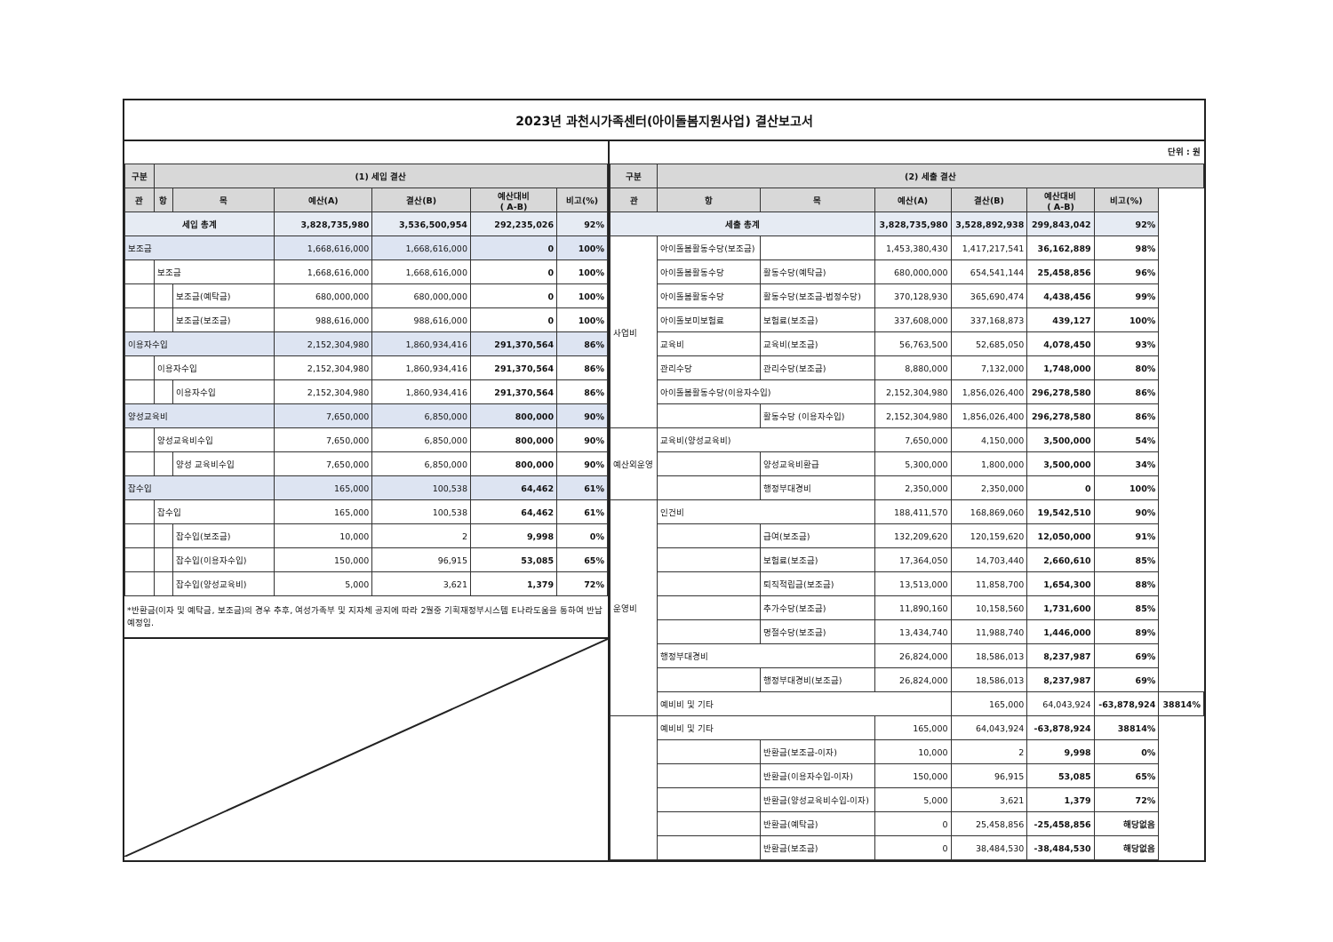2023년 과천시가족센터(아이돌봄지원사업) 결산보고서
| 구분 | (1) 세입 결산 | | | | | |
| --- | --- | --- | --- | --- | --- | --- |
| 관 | 항 | 목 | 예산(A) | 결산(B) | 예산대비 ( A-B) | 비고(%) |
| 세입 총계 | | | 3,828,735,980 | 3,536,500,954 | 292,235,026 | 92% |
| 보조금 | | | 1,668,616,000 | 1,668,616,000 | 0 | 100% |
| | 보조금 | | 1,668,616,000 | 1,668,616,000 | 0 | 100% |
| | | 보조금(예탁금) | 680,000,000 | 680,000,000 | 0 | 100% |
| | | 보조금(보조금) | 988,616,000 | 988,616,000 | 0 | 100% |
| 이용자수입 | | | 2,152,304,980 | 1,860,934,416 | 291,370,564 | 86% |
| | 이용자수입 | | 2,152,304,980 | 1,860,934,416 | 291,370,564 | 86% |
| | | 이용자수입 | 2,152,304,980 | 1,860,934,416 | 291,370,564 | 86% |
| 양성교육비 | | | 7,650,000 | 6,850,000 | 800,000 | 90% |
| | 양성교육비수입 | | 7,650,000 | 6,850,000 | 800,000 | 90% |
| | | 양성 교육비수입 | 7,650,000 | 6,850,000 | 800,000 | 90% |
| 잡수입 | | | 165,000 | 100,538 | 64,462 | 61% |
| | 잡수입 | | 165,000 | 100,538 | 64,462 | 61% |
| | | 잡수입(보조금) | 10,000 | 2 | 9,998 | 0% |
| | | 잡수입(이용자수입) | 150,000 | 96,915 | 53,085 | 65% |
| | | 잡수입(양성교육비) | 5,000 | 3,621 | 1,379 | 72% |
*반환금(이자 및 예탁금, 보조금)의 경우 추후, 여성가족부 및 지자체 공지에 따라 2월중 기획재정부시스템 E나라도움을 통하여 반납 예정임.
단위 : 원
| 구분 | (2) 세출 결산 | | | | | | |
| --- | --- | --- | --- | --- | --- | --- | --- |
| 관 | 항 | 목 | 예산(A) | 결산(B) | 예산대비 ( A-B) | 비고(%) | |
| 세출 총계 | | | 3,828,735,980 | 3,528,892,938 | 299,843,042 | 92% | |
| 사업비 | 아이돌봄활동수당(보조금) | | 1,453,380,430 | 1,417,217,541 | 36,162,889 | 98% | |
| | 아이돌봄활동수당 | 활동수당(예탁금) | 680,000,000 | 654,541,144 | 25,458,856 | 96% | |
| | 아이돌봄활동수당 | 활동수당(보조금-법정수당) | 370,128,930 | 365,690,474 | 4,438,456 | 99% | |
| | 아이돌보미보험료 | 보험료(보조금) | 337,608,000 | 337,168,873 | 439,127 | 100% | |
| | 교육비 | 교육비(보조금) | 56,763,500 | 52,685,050 | 4,078,450 | 93% | |
| | 관리수당 | 관리수당(보조금) | 8,880,000 | 7,132,000 | 1,748,000 | 80% | |
| | 아이돌봄활동수당(이용자수입) | | 2,152,304,980 | 1,856,026,400 | 296,278,580 | 86% | |
| | | 활동수당 (이용자수입) | 2,152,304,980 | 1,856,026,400 | 296,278,580 | 86% | |
| 예산외운영 | 교육비(양성교육비) | | 7,650,000 | 4,150,000 | 3,500,000 | 54% | |
| | | 양성교육비환급 | 5,300,000 | 1,800,000 | 3,500,000 | 34% | |
| | | 행정부대경비 | 2,350,000 | 2,350,000 | 0 | 100% | |
| 운영비 | 인건비 | | 188,411,570 | 168,869,060 | 19,542,510 | 90% | |
| | | 급여(보조금) | 132,209,620 | 120,159,620 | 12,050,000 | 91% | |
| | | 보험료(보조금) | 17,364,050 | 14,703,440 | 2,660,610 | 85% | |
| | | 퇴직적립금(보조금) | 13,513,000 | 11,858,700 | 1,654,300 | 88% | |
| | | 추가수당(보조금) | 11,890,160 | 10,158,560 | 1,731,600 | 85% | |
| | | 명절수당(보조금) | 13,434,740 | 11,988,740 | 1,446,000 | 89% | |
| | 행정부대경비 | | 26,824,000 | 18,586,013 | 8,237,987 | 69% | |
| | | 행정부대경비(보조금) | 26,824,000 | 18,586,013 | 8,237,987 | 69% | |
| | 예비비 및 기타 | | | 165,000 | 64,043,924 | -63,878,924 | 38814% |
| | 예비비 및 기타 | | 165,000 | 64,043,924 | -63,878,924 | 38814% | |
| | | 반환금(보조금-이자) | 10,000 | 2 | 9,998 | 0% | |
| | | 반환금(이용자수입-이자) | 150,000 | 96,915 | 53,085 | 65% | |
| | | 반환금(양성교육비수입-이자) | 5,000 | 3,621 | 1,379 | 72% | |
| | | 반환금(예탁금) | 0 | 25,458,856 | -25,458,856 | 해당없음 | |
| | | 반환금(보조금) | 0 | 38,484,530 | -38,484,530 | 해당없음 | |